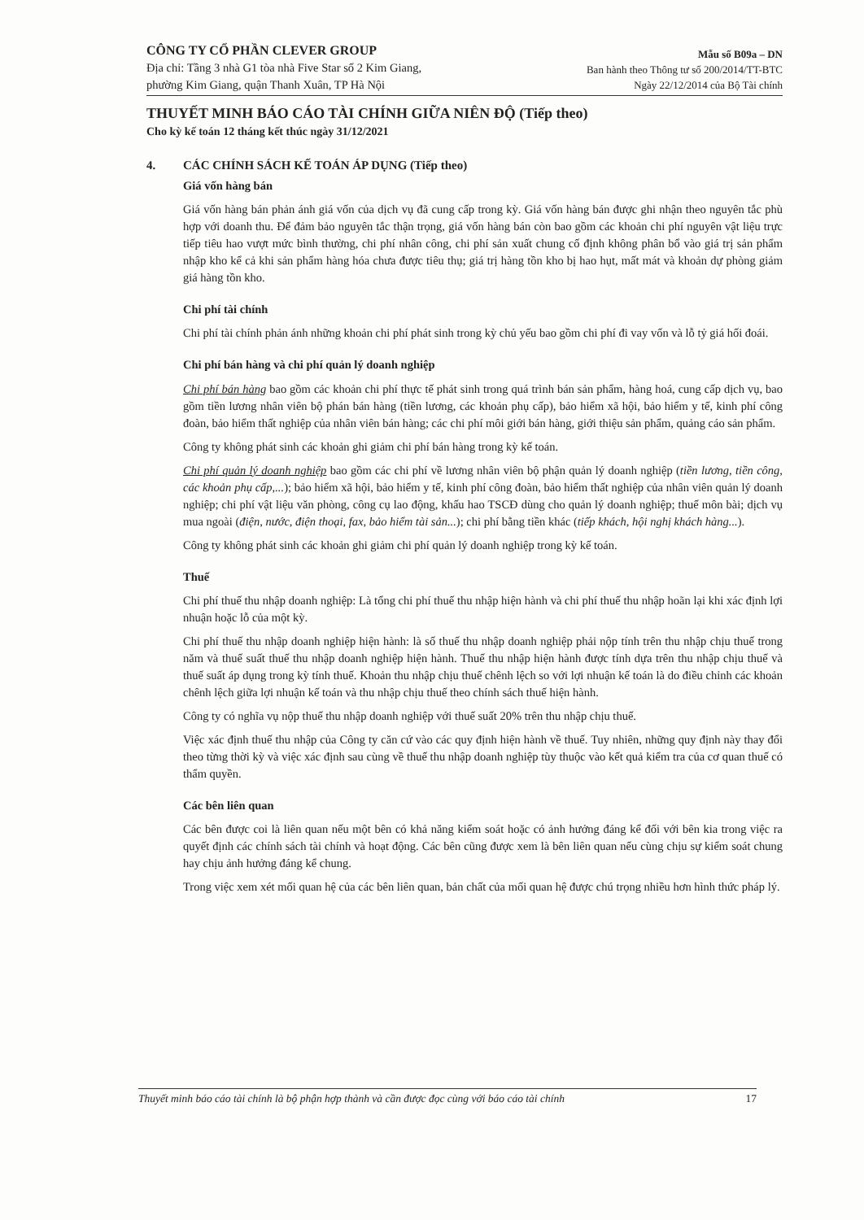CÔNG TY CỔ PHẦN CLEVER GROUP
Địa chỉ: Tầng 3 nhà G1 tòa nhà Five Star số 2 Kim Giang,
phường Kim Giang, quận Thanh Xuân, TP Hà Nội
Mẫu số B09a – DN
Ban hành theo Thông tư số 200/2014/TT-BTC
Ngày 22/12/2014 của Bộ Tài chính
THUYẾT MINH BÁO CÁO TÀI CHÍNH GIỮA NIÊN ĐỘ (Tiếp theo)
Cho kỳ kế toán 12 tháng kết thúc ngày 31/12/2021
4. CÁC CHÍNH SÁCH KẾ TOÁN ÁP DỤNG (Tiếp theo)
Giá vốn hàng bán
Giá vốn hàng bán phản ánh giá vốn của dịch vụ đã cung cấp trong kỳ. Giá vốn hàng bán được ghi nhận theo nguyên tắc phù hợp với doanh thu. Để đảm bảo nguyên tắc thận trọng, giá vốn hàng bán còn bao gồm các khoản chi phí nguyên vật liệu trực tiếp tiêu hao vượt mức bình thường, chi phí nhân công, chi phí sản xuất chung cố định không phân bổ vào giá trị sản phẩm nhập kho kể cả khi sản phẩm hàng hóa chưa được tiêu thụ; giá trị hàng tồn kho bị hao hụt, mất mát và khoản dự phòng giảm giá hàng tồn kho.
Chi phí tài chính
Chi phí tài chính phản ánh những khoản chi phí phát sinh trong kỳ chủ yếu bao gồm chi phí đi vay vốn và lỗ tỷ giá hối đoái.
Chi phí bán hàng và chi phí quản lý doanh nghiệp
Chi phí bán hàng bao gồm các khoản chi phí thực tế phát sinh trong quá trình bán sản phẩm, hàng hoá, cung cấp dịch vụ, bao gồm tiền lương nhân viên bộ phán bán hàng (tiền lương, các khoản phụ cấp), bảo hiểm xã hội, bảo hiểm y tế, kinh phí công đoàn, bảo hiểm thất nghiệp của nhân viên bán hàng; các chi phí môi giới bán hàng, giới thiệu sản phẩm, quảng cáo sản phẩm.
Công ty không phát sinh các khoản ghi giảm chi phí bán hàng trong kỳ kế toán.
Chi phí quản lý doanh nghiệp bao gồm các chi phí về lương nhân viên bộ phận quản lý doanh nghiệp (tiền lương, tiền công, các khoản phụ cấp,...); bảo hiểm xã hội, bảo hiểm y tế, kinh phí công đoàn, bảo hiểm thất nghiệp của nhân viên quản lý doanh nghiệp; chi phí vật liệu văn phòng, công cụ lao động, khấu hao TSCĐ dùng cho quản lý doanh nghiệp; thuế môn bài; dịch vụ mua ngoài (điện, nước, điện thoại, fax, bảo hiểm tài sản...); chi phí bằng tiền khác (tiếp khách, hội nghị khách hàng...).
Công ty không phát sinh các khoản ghi giảm chi phí quản lý doanh nghiệp trong kỳ kế toán.
Thuế
Chi phí thuế thu nhập doanh nghiệp: Là tổng chi phí thuế thu nhập hiện hành và chi phí thuế thu nhập hoãn lại khi xác định lợi nhuận hoặc lỗ của một kỳ.
Chi phí thuế thu nhập doanh nghiệp hiện hành: là số thuế thu nhập doanh nghiệp phải nộp tính trên thu nhập chịu thuế trong năm và thuế suất thuế thu nhập doanh nghiệp hiện hành. Thuế thu nhập hiện hành được tính dựa trên thu nhập chịu thuế và thuế suất áp dụng trong kỳ tính thuế. Khoản thu nhập chịu thuế chênh lệch so với lợi nhuận kế toán là do điều chỉnh các khoản chênh lệch giữa lợi nhuận kế toán và thu nhập chịu thuế theo chính sách thuế hiện hành.
Công ty có nghĩa vụ nộp thuế thu nhập doanh nghiệp với thuế suất 20% trên thu nhập chịu thuế.
Việc xác định thuế thu nhập của Công ty căn cứ vào các quy định hiện hành về thuế. Tuy nhiên, những quy định này thay đổi theo từng thời kỳ và việc xác định sau cùng về thuế thu nhập doanh nghiệp tùy thuộc vào kết quả kiểm tra của cơ quan thuế có thẩm quyền.
Các bên liên quan
Các bên được coi là liên quan nếu một bên có khả năng kiểm soát hoặc có ảnh hưởng đáng kể đối với bên kia trong việc ra quyết định các chính sách tài chính và hoạt động. Các bên cũng được xem là bên liên quan nếu cùng chịu sự kiểm soát chung hay chịu ảnh hưởng đáng kể chung.
Trong việc xem xét mối quan hệ của các bên liên quan, bản chất của mối quan hệ được chú trọng nhiều hơn hình thức pháp lý.
Thuyết minh báo cáo tài chính là bộ phận hợp thành và cần được đọc cùng với báo cáo tài chính 17